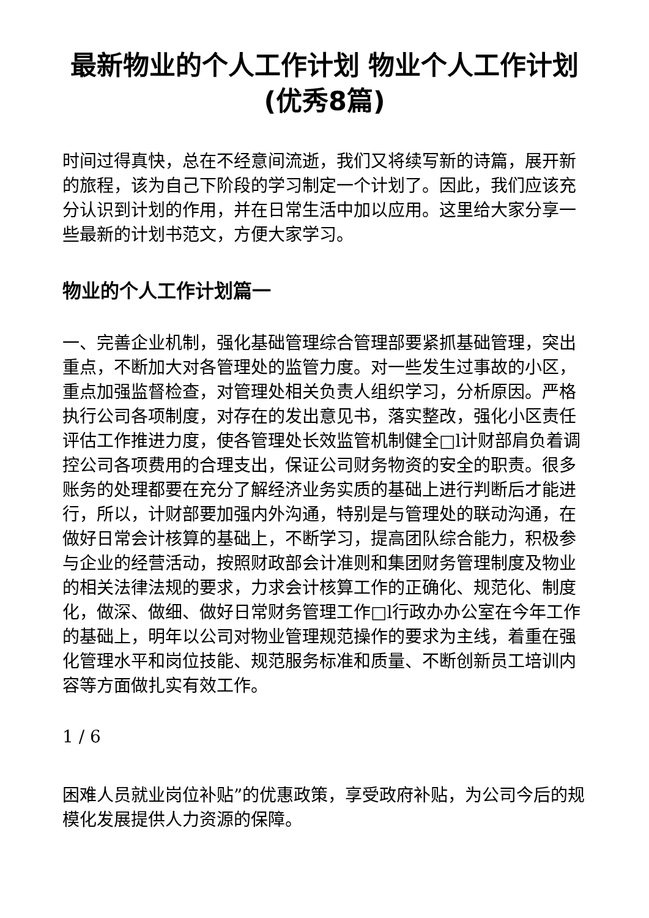最新物业的个人工作计划 物业个人工作计划(优秀8篇)
时间过得真快，总在不经意间流逝，我们又将续写新的诗篇，展开新的旅程，该为自己下阶段的学习制定一个计划了。因此，我们应该充分认识到计划的作用，并在日常生活中加以应用。这里给大家分享一些最新的计划书范文，方便大家学习。
物业的个人工作计划篇一
一、完善企业机制，强化基础管理综合管理部要紧抓基础管理，突出重点，不断加大对各管理处的监管力度。对一些发生过事故的小区，重点加强监督检查，对管理处相关负责人组织学习，分析原因。严格执行公司各项制度，对存在的发出意见书，落实整改，强化小区责任评估工作推进力度，使各管理处长效监管机制健全□l计财部肩负着调控公司各项费用的合理支出，保证公司财务物资的安全的职责。很多账务的处理都要在充分了解经济业务实质的基础上进行判断后才能进行，所以，计财部要加强内外沟通，特别是与管理处的联动沟通，在做好日常会计核算的基础上，不断学习，提高团队综合能力，积极参与企业的经营活动，按照财政部会计准则和集团财务管理制度及物业的相关法律法规的要求，力求会计核算工作的正确化、规范化、制度化，做深、做细、做好日常财务管理工作□l行政办办公室在今年工作的基础上，明年以公司对物业管理规范操作的要求为主线，着重在强化管理水平和岗位技能、规范服务标准和质量、不断创新员工培训内容等方面做扎实有效工作。
1 / 6
困难人员就业岗位补贴”的优惠政策，享受政府补贴，为公司今后的规模化发展提供人力资源的保障。